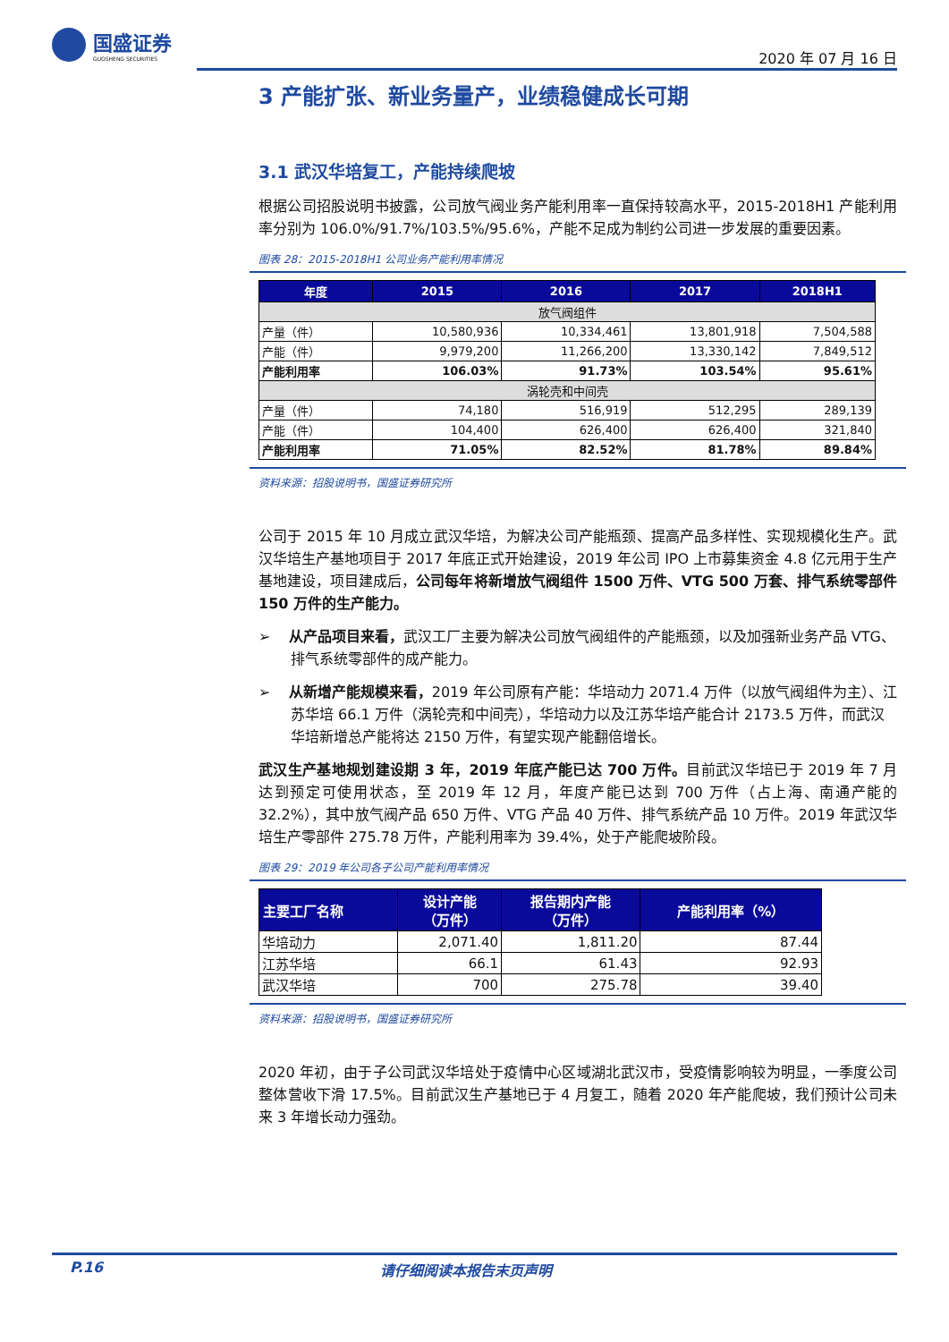国盛证券
GUOSHENG SECURITIES
2020 年 07 月 16 日
3 产能扩张、新业务量产，业绩稳健成长可期
3.1 武汉华培复工，产能持续爬坡
根据公司招股说明书披露，公司放气阀业务产能利用率一直保持较高水平，2015-2018H1 产能利用率分别为 106.0%/91.7%/103.5%/95.6%，产能不足成为制约公司进一步发展的重要因素。
图表 28：2015-2018H1 公司业务产能利用率情况
| 年度 | 2015 | 2016 | 2017 | 2018H1 |
| --- | --- | --- | --- | --- |
| 放气阀组件 | | | | |
| 产量（件） | 10,580,936 | 10,334,461 | 13,801,918 | 7,504,588 |
| 产能（件） | 9,979,200 | 11,266,200 | 13,330,142 | 7,849,512 |
| 产能利用率 | 106.03% | 91.73% | 103.54% | 95.61% |
| 涡轮壳和中间壳 | | | | |
| 产量（件） | 74,180 | 516,919 | 512,295 | 289,139 |
| 产能（件） | 104,400 | 626,400 | 626,400 | 321,840 |
| 产能利用率 | 71.05% | 82.52% | 81.78% | 89.84% |
资料来源：招股说明书，国盛证券研究所
公司于 2015 年 10 月成立武汉华培，为解决公司产能瓶颈、提高产品多样性、实现规模化生产。武汉华培生产基地项目于 2017 年底正式开始建设，2019 年公司 IPO 上市募集资金 4.8 亿元用于生产基地建设，项目建成后，公司每年将新增放气阀组件 1500 万件、VTG 500 万套、排气系统零部件 150 万件的生产能力。
➢ 从产品项目来看，武汉工厂主要为解决公司放气阀组件的产能瓶颈，以及加强新业务产品 VTG、排气系统零部件的成产能力。
➢ 从新增产能规模来看，2019 年公司原有产能：华培动力 2071.4 万件（以放气阀组件为主）、江苏华培 66.1 万件（涡轮壳和中间壳），华培动力以及江苏华培产能合计 2173.5 万件，而武汉华培新增总产能将达 2150 万件，有望实现产能翻倍增长。
武汉生产基地规划建设期 3 年，2019 年底产能已达 700 万件。目前武汉华培已于 2019 年 7 月达到预定可使用状态，至 2019 年 12 月，年度产能已达到 700 万件（占上海、南通产能的 32.2%），其中放气阀产品 650 万件、VTG 产品 40 万件、排气系统产品 10 万件。2019 年武汉华培生产零部件 275.78 万件，产能利用率为 39.4%，处于产能爬坡阶段。
图表 29：2019 年公司各子公司产能利用率情况
| 主要工厂名称 | 设计产能 （万件） | 报告期内产能 （万件） | 产能利用率（%） |
| --- | --- | --- | --- |
| 华培动力 | 2,071.40 | 1,811.20 | 87.44 |
| 江苏华培 | 66.1 | 61.43 | 92.93 |
| 武汉华培 | 700 | 275.78 | 39.40 |
资料来源：招股说明书，国盛证券研究所
2020 年初，由于子公司武汉华培处于疫情中心区域湖北武汉市，受疫情影响较为明显，一季度公司整体营收下滑 17.5%。目前武汉生产基地已于 4 月复工，随着 2020 年产能爬坡，我们预计公司未来 3 年增长动力强劲。
P.16 请仔细阅读本报告末页声明